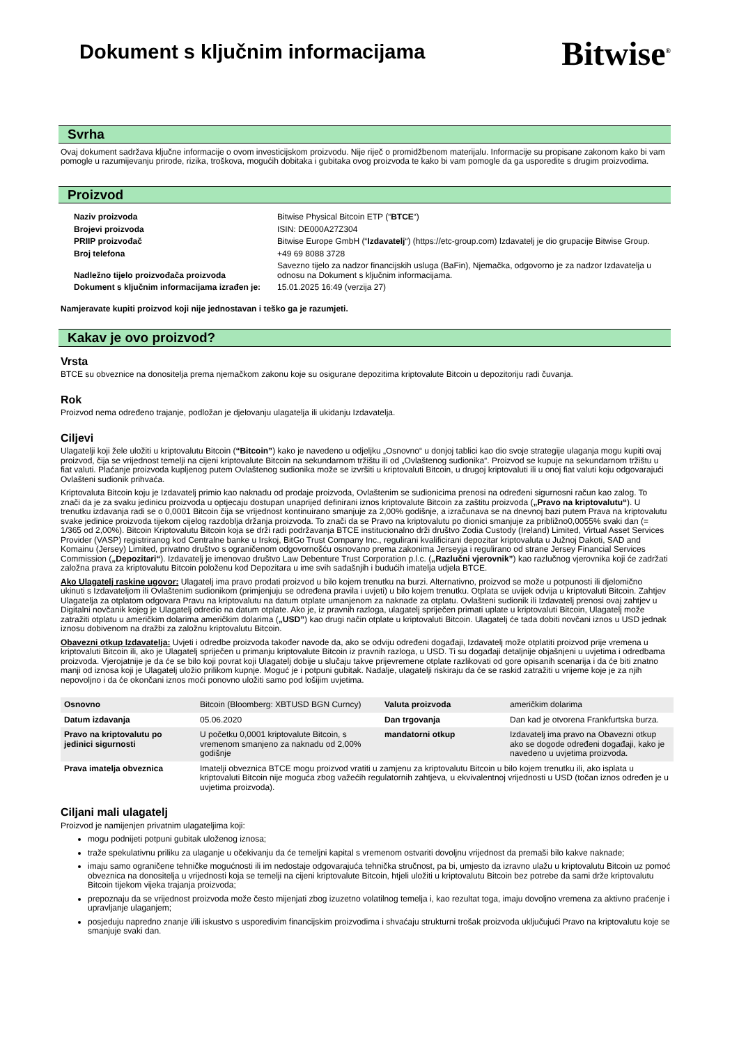Dokument s ključnim informacijama
Bitwise<sup>®</sup>
Svrha
Ovaj dokument sadržava ključne informacije o ovom investicijskom proizvodu. Nije riječ o promidžbenom materijalu. Informacije su propisane zakonom kako bi vam pomogle u razumijevanju prirode, rizika, troškova, mogućih dobitaka i gubitaka ovog proizvoda te kako bi vam pomogle da ga usporedite s drugim proizvodima.
Proizvod
| Naziv proizvoda | Bitwise Physical Bitcoin ETP (“ BTCE “) |
| Brojevi proizvoda | ISIN: DE000A27Z304 |
| PRIIP proizvođač | Bitwise Europe GmbH (“ Izdavatelj “) (https://etc-group.com) Izdavatelj je dio grupacije Bitwise Group. |
| Broj telefona | +49 69 8088 3728 |
| Nadležno tijelo proizvođača proizvoda | Savezno tijelo za nadzor financijskih usluga (BaFin), Njemačka, odgovorno je za nadzor Izdavatelja u odnosu na Dokument s ključnim informacijama. |
| Dokument s ključnim informacijama izrađen je: | 15.01.2025 16:49 (verzija 27) |
Namjeravate kupiti proizvod koji nije jednostavan i teško ga je razumjeti.
Kakav je ovo proizvod?
Vrsta
BTCE su obveznice na donositelja prema njemačkom zakonu koje su osigurane depozitima kriptovalute Bitcoin u depozitoriju radi čuvanja.
Rok
Proizvod nema određeno trajanje, podložan je djelovanju ulagatelja ili ukidanju Izdavatelja.
Ciljevi
Ulagatelji koji žele uložiti u kriptovalutu Bitcoin (“Bitcoin”) kako je navedeno u odjeljku „Osnovno“ u donjoj tablici kao dio svoje strategije ulaganja mogu kupiti ovaj proizvod, čija se vrijednost temelji na cijeni kriptovalute Bitcoin na sekundarnom tržištu ili od „Ovlaštenog sudionika“. Proizvod se kupuje na sekundarnom tržištu u fiat valuti. Plaćanje proizvoda kupljenog putem Ovlaštenog sudionika može se izvršiti u kriptovaluti Bitcoin, u drugoj kriptovaluti ili u onoj fiat valuti koju odgovarajući Ovlašteni sudionik prihvaća.
Kriptovaluta Bitcoin koju je Izdavatelj primio kao naknadu od prodaje proizvoda, Ovlaštenim se sudionicima prenosi na određeni sigurnosni račun kao zalog. To znači da je za svaku jedinicu proizvoda u optjecaju dostupan unaprijed definirani iznos kriptovalute Bitcoin za zaštitu proizvoda („Pravo na kriptovalutu“). U trenutku izdavanja radi se o 0,0001 Bitcoin čija se vrijednost kontinuirano smanjuje za 2,00% godišnje, a izračunava se na dnevnoj bazi putem Prava na kriptovalutu svake jedinice proizvoda tijekom cijelog razdoblja držanja proizvoda. To znači da se Pravo na kriptovalutu po dionici smanjuje za približno0,0055% svaki dan (= 1/365 od 2,00%). Bitcoin Kriptovalutu Bitcoin koja se drži radi podržavanja BTCE institucionalno drži društvo Zodia Custody (Ireland) Limited, Virtual Asset Services Provider (VASP) registriranog kod Centralne banke u Irskoj, BitGo Trust Company Inc., regulirani kvalificirani depozitar kriptovaluta u Južnoj Dakoti, SAD and Komainu (Jersey) Limited, privatno društvo s ograničenom odgovornošću osnovano prema zakonima Jerseyja i regulirano od strane Jersey Financial Services Commission („Depozitari“). Izdavatelj je imenovao društvo Law Debenture Trust Corporation p.l.c. („Razlučni vjerovnik”) kao razlučnog vjerovnika koji će zadržati založna prava za kriptovalutu Bitcoin položenu kod Depozitara u ime svih sadašnjih i budućih imatelja udjela BTCE.
Ako Ulagatelj raskine ugovor: Ulagatelj ima pravo prodati proizvod u bilo kojem trenutku na burzi. Alternativno, proizvod se može u potpunosti ili djelomično ukinuti s Izdavateljom ili Ovlaštenim sudionikom (primjenjuju se određena pravila i uvjeti) u bilo kojem trenutku. Otplata se uvijek odvija u kriptovaluti Bitcoin. Zahtjev Ulagatelja za otplatom odgovara Pravu na kriptovalutu na datum otplate umanjenom za naknade za otplatu. Ovlašteni sudionik ili Izdavatelj prenosi ovaj zahtjev u Digitalni novčanik kojeg je Ulagatelj odredio na datum otplate. Ako je, iz pravnih razloga, ulagatelj spriječen primati uplate u kriptovaluti Bitcoin, Ulagatelj može zatražiti otplatu u američkim dolarima američkim dolarima („USD”) kao drugi način otplate u kriptovaluti Bitcoin. Ulagatelj će tada dobiti novčani iznos u USD jednak iznosu dobivenom na dražbi za založnu kriptovalutu Bitcoin.
Obavezni otkup Izdavatelja: Uvjeti i odredbe proizvoda također navode da, ako se odviju određeni događaji, Izdavatelj može otplatiti proizvod prije vremena u kriptovaluti Bitcoin ili, ako je Ulagatelj spriječen u primanju kriptovalute Bitcoin iz pravnih razloga, u USD. Ti su događaji detaljnije objašnjeni u uvjetima i odredbama proizvoda. Vjerojatnije je da će se bilo koji povrat koji Ulagatelj dobije u slučaju takve prijevremene otplate razlikovati od gore opisanih scenarija i da će biti znatno manji od iznosa koji je Ulagatelj uložio prilikom kupnje. Moguć je i potpuni gubitak. Nadalje, ulagatelji riskiraju da će se raskid zatražiti u vrijeme koje je za njih nepovoljno i da će okončani iznos moći ponovno uložiti samo pod lošijim uvjetima.
| Osnovno | Bitcoin (Bloomberg: XBTUSD BGN Curncy) | Valuta proizvoda | američkim dolarima |
| Datum izdavanja | 05.06.2020 | Dan trgovanja | Dan kad je otvorena Frankfurtska burza. |
| Pravo na kriptovalutu po jedinici sigurnosti | U početku 0,0001 kriptovalute Bitcoin, s vremenom smanjeno za naknadu od 2,00% godišnje | mandatorni otkup | Izdavatelj ima pravo na Obavezni otkup ako se dogode određeni događaji, kako je navedeno u uvjetima proizvoda. |
| Prava imatelja obveznica | Imatelji obveznica BTCE mogu proizvod vratiti u zamjenu za kriptovalutu Bitcoin u bilo kojem trenutku ili, ako isplata u kriptovaluti Bitcoin nije moguća zbog važećih regulatornih zahtjeva, u ekvivalentnoj vrijednosti u USD (točan iznos određen je u uvjetima proizvoda). | | |
Ciljani mali ulagatelj
Proizvod je namijenjen privatnim ulagateljima koji:
mogu podnijeti potpuni gubitak uloženog iznosa;
traže spekulativnu priliku za ulaganje u očekivanju da će temeljni kapital s vremenom ostvariti dovoljnu vrijednost da premaši bilo kakve naknade;
imaju samo ograničene tehničke mogućnosti ili im nedostaje odgovarajuća tehnička stručnost, pa bi, umjesto da izravno ulažu u kriptovalutu Bitcoin uz pomoć obveznica na donositelja u vrijednosti koja se temelji na cijeni kriptovalute Bitcoin, htjeli uložiti u kriptovalutu Bitcoin bez potrebe da sami drže kriptovalutu Bitcoin tijekom vijeka trajanja proizvoda;
prepoznaju da se vrijednost proizvoda može često mijenjati zbog izuzetno volatilnog temelja i, kao rezultat toga, imaju dovoljno vremena za aktivno praćenje i upravljanje ulaganjem;
posjeduju napredno znanje i/ili iskustvo s usporedivim financijskim proizvodima i shvaćaju strukturni trošak proizvoda uključujući Pravo na kriptovalutu koje se smanjuje svaki dan.